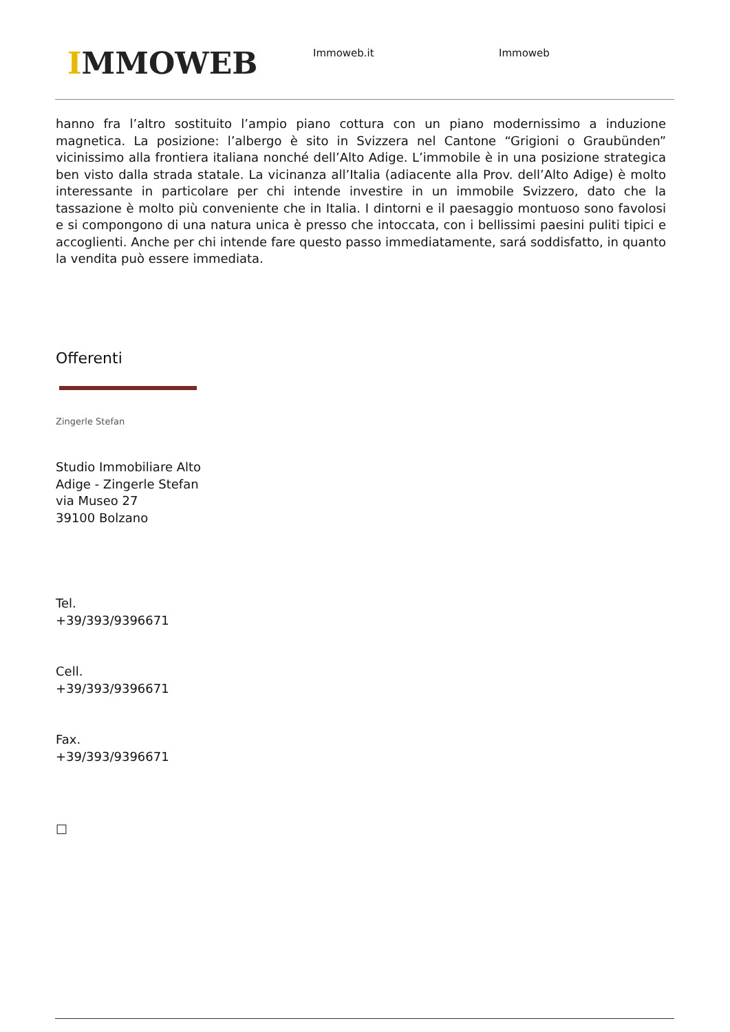IMMOWEB Immoweb.it Immoweb
hanno fra l’altro sostituito l’ampio piano cottura con un piano modernissimo a induzione magnetica. La posizione: l’albergo è sito in Svizzera nel Cantone “Grigioni o Graubünden” vicinissimo alla frontiera italiana nonché dell’Alto Adige. L’immobile è in una posizione strategica ben visto dalla strada statale. La vicinanza all’Italia (adiacente alla Prov. dell’Alto Adige) è molto interessante in particolare per chi intende investire in un immobile Svizzero, dato che la tassazione è molto più conveniente che in Italia. I dintorni e il paesaggio montuoso sono favolosi e si compongono di una natura unica è presso che intoccata, con i bellissimi paesini puliti tipici e accoglienti. Anche per chi intende fare questo passo immediatamente, sará soddisfatto, in quanto la vendita può essere immediata.
Offerenti
Zingerle Stefan
Studio Immobiliare Alto
Adige - Zingerle Stefan
via Museo 27
39100 Bolzano
Tel.
+39/393/9396671
Cell.
+39/393/9396671
Fax.
+39/393/9396671
□